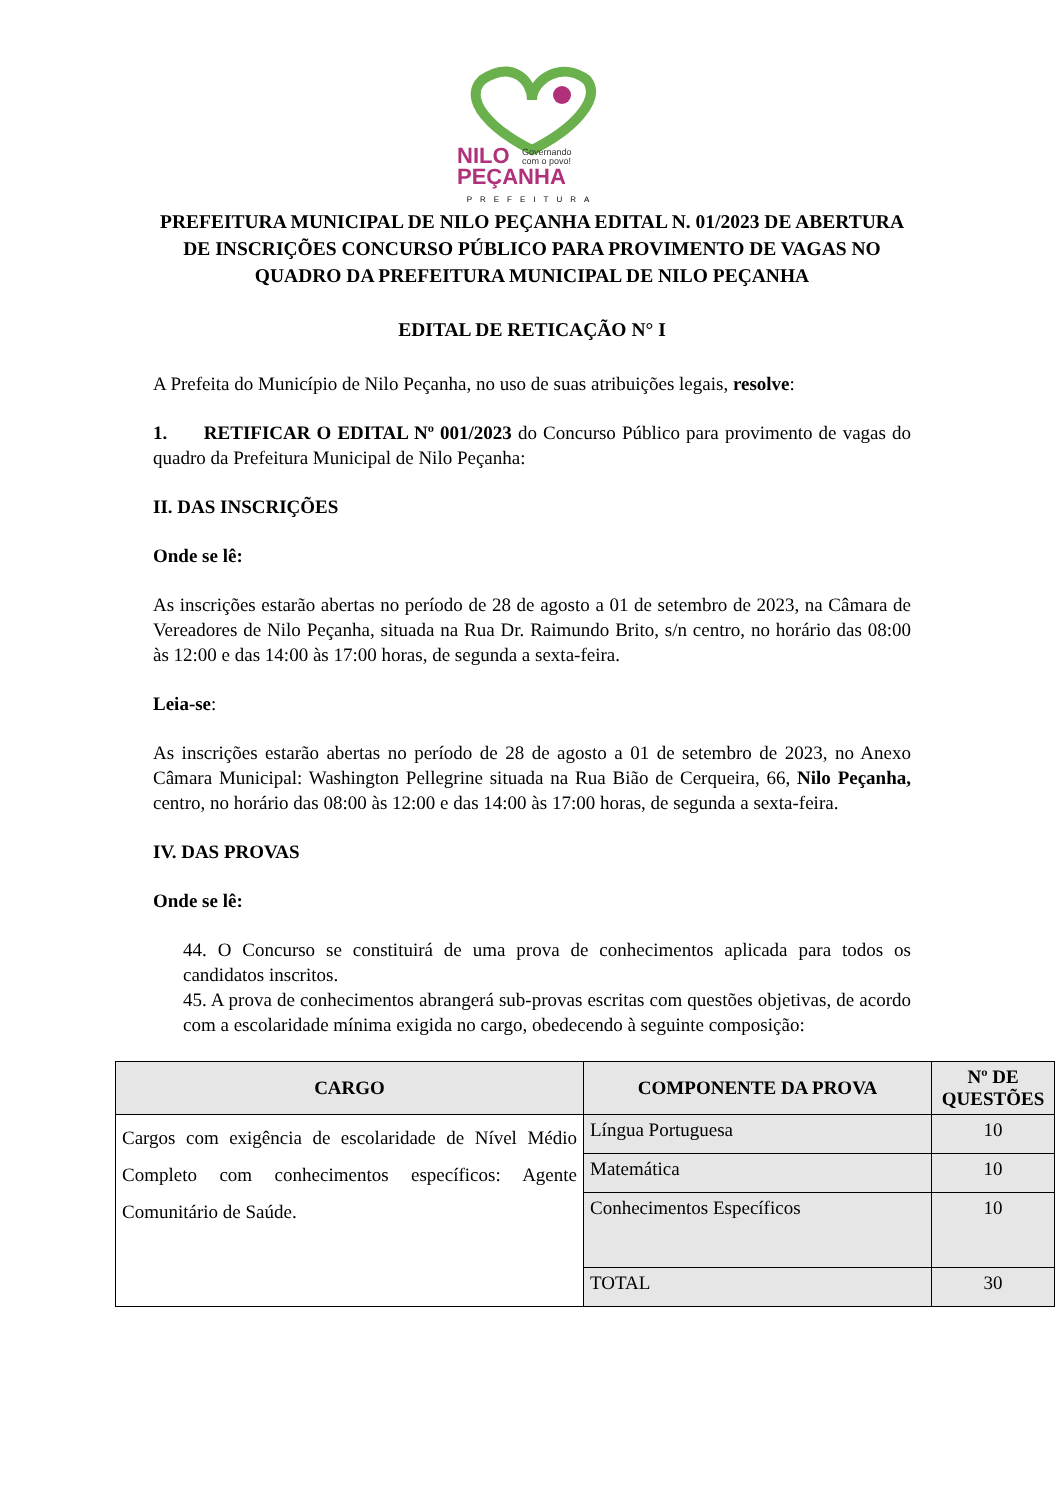NILO
Governando
com o povo!
PEÇANHA
PREFEITURA
PREFEITURA MUNICIPAL DE NILO PEÇANHA EDITAL N. 01/2023 DE ABERTURA DE INSCRIÇÕES CONCURSO PÚBLICO PARA PROVIMENTO DE VAGAS NO QUADRO DA PREFEITURA MUNICIPAL DE NILO PEÇANHA
EDITAL DE RETICAÇÃO N° I
A Prefeita do Município de Nilo Peçanha, no uso de suas atribuições legais, resolve:
1. RETIFICAR O EDITAL Nº 001/2023 do Concurso Público para provimento de vagas do quadro da Prefeitura Municipal de Nilo Peçanha:
II. DAS INSCRIÇÕES
Onde se lê:
As inscrições estarão abertas no período de 28 de agosto a 01 de setembro de 2023, na Câmara de Vereadores de Nilo Peçanha, situada na Rua Dr. Raimundo Brito, s/n centro, no horário das 08:00 às 12:00 e das 14:00 às 17:00 horas, de segunda a sexta-feira.
Leia-se:
As inscrições estarão abertas no período de 28 de agosto a 01 de setembro de 2023, no Anexo Câmara Municipal: Washington Pellegrine situada na Rua Bião de Cerqueira, 66, Nilo Peçanha, centro, no horário das 08:00 às 12:00 e das 14:00 às 17:00 horas, de segunda a sexta-feira.
IV. DAS PROVAS
Onde se lê:
44. O Concurso se constituirá de uma prova de conhecimentos aplicada para todos os candidatos inscritos.
45. A prova de conhecimentos abrangerá sub-provas escritas com questões objetivas, de acordo com a escolaridade mínima exigida no cargo, obedecendo à seguinte composição:
| CARGO | COMPONENTE DA PROVA | Nº DE QUESTÕES |
| --- | --- | --- |
| Cargos com exigência de escolaridade de Nível Médio Completo com conhecimentos específicos: Agente Comunitário de Saúde. | Língua Portuguesa | 10 |
| | Matemática | 10 |
| | Conhecimentos Específicos | 10 |
| | TOTAL | 30 |